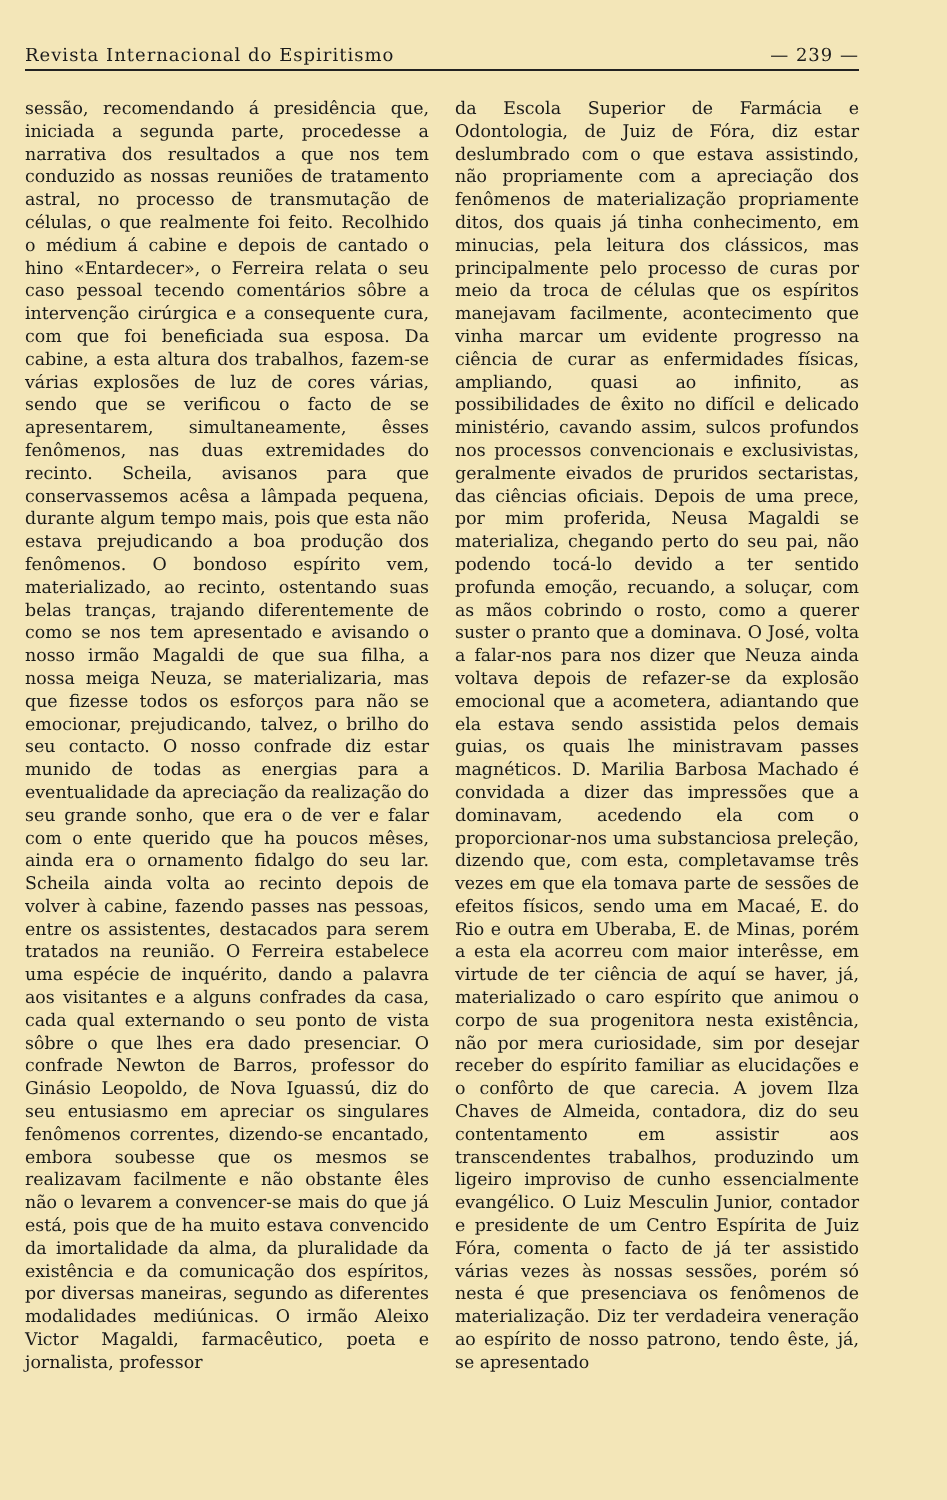Revista Internacional do Espiritismo — 239 —
sessão, recomendando á presidência que, iniciada a segunda parte, procedesse a narrativa dos resultados a que nos tem conduzido as nossas reuniões de tratamento astral, no processo de transmutação de células, o que realmente foi feito. Recolhido o médium á cabine e depois de cantado o hino «Entardecer», o Ferreira relata o seu caso pessoal tecendo comentários sôbre a intervenção cirúrgica e a consequente cura, com que foi beneficiada sua esposa. Da cabine, a esta altura dos trabalhos, fazem-se várias explosões de luz de cores várias, sendo que se verificou o facto de se apresentarem, simultaneamente, êsses fenômenos, nas duas extremidades do recinto. Scheila, avisanos para que conservassemos acêsa a lâmpada pequena, durante algum tempo mais, pois que esta não estava prejudicando a boa produção dos fenômenos. O bondoso espírito vem, materializado, ao recinto, ostentando suas belas tranças, trajando diferentemente de como se nos tem apresentado e avisando o nosso irmão Magaldi de que sua filha, a nossa meiga Neuza, se materializaria, mas que fizesse todos os esforços para não se emocionar, prejudicando, talvez, o brilho do seu contacto. O nosso confrade diz estar munido de todas as energias para a eventualidade da apreciação da realização do seu grande sonho, que era o de ver e falar com o ente querido que ha poucos mêses, ainda era o ornamento fidalgo do seu lar. Scheila ainda volta ao recinto depois de volver à cabine, fazendo passes nas pessoas, entre os assistentes, destacados para serem tratados na reunião. O Ferreira estabelece uma espécie de inquérito, dando a palavra aos visitantes e a alguns confrades da casa, cada qual externando o seu ponto de vista sôbre o que lhes era dado presenciar. O confrade Newton de Barros, professor do Ginásio Leopoldo, de Nova Iguassú, diz do seu entusiasmo em apreciar os singulares fenômenos correntes, dizendo-se encantado, embora soubesse que os mesmos se realizavam facilmente e não obstante êles não o levarem a convencer-se mais do que já está, pois que de ha muito estava convencido da imortalidade da alma, da pluralidade da existência e da comunicação dos espíritos, por diversas maneiras, segundo as diferentes modalidades mediúnicas. O irmão Aleixo Victor Magaldi, farmacêutico, poeta e jornalista, professor
da Escola Superior de Farmácia e Odontologia, de Juiz de Fóra, diz estar deslumbrado com o que estava assistindo, não propriamente com a apreciação dos fenômenos de materialização propriamente ditos, dos quais já tinha conhecimento, em minucias, pela leitura dos clássicos, mas principalmente pelo processo de curas por meio da troca de células que os espíritos manejavam facilmente, acontecimento que vinha marcar um evidente progresso na ciência de curar as enfermidades físicas, ampliando, quasi ao infinito, as possibilidades de êxito no difícil e delicado ministério, cavando assim, sulcos profundos nos processos convencionais e exclusivistas, geralmente eivados de pruridos sectaristas, das ciências oficiais. Depois de uma prece, por mim proferida, Neusa Magaldi se materializa, chegando perto do seu pai, não podendo tocá-lo devido a ter sentido profunda emoção, recuando, a soluçar, com as mãos cobrindo o rosto, como a querer suster o pranto que a dominava. O José, volta a falar-nos para nos dizer que Neuza ainda voltava depois de refazer-se da explosão emocional que a acometera, adiantando que ela estava sendo assistida pelos demais guias, os quais lhe ministravam passes magnéticos. D. Marilia Barbosa Machado é convidada a dizer das impressões que a dominavam, acedendo ela com o proporcionar-nos uma substanciosa preleção, dizendo que, com esta, completavamse três vezes em que ela tomava parte de sessões de efeitos físicos, sendo uma em Macaé, E. do Rio e outra em Uberaba, E. de Minas, porém a esta ela acorreu com maior interêsse, em virtude de ter ciência de aquí se haver, já, materializado o caro espírito que animou o corpo de sua progenitora nesta existência, não por mera curiosidade, sim por desejar receber do espírito familiar as elucidações e o confôrto de que carecia. A jovem Ilza Chaves de Almeida, contadora, diz do seu contentamento em assistir aos transcendentes trabalhos, produzindo um ligeiro improviso de cunho essencialmente evangélico. O Luiz Mesculin Junior, contador e presidente de um Centro Espírita de Juiz Fóra, comenta o facto de já ter assistido várias vezes às nossas sessões, porém só nesta é que presenciava os fenômenos de materialização. Diz ter verdadeira veneração ao espírito de nosso patrono, tendo êste, já, se apresentado